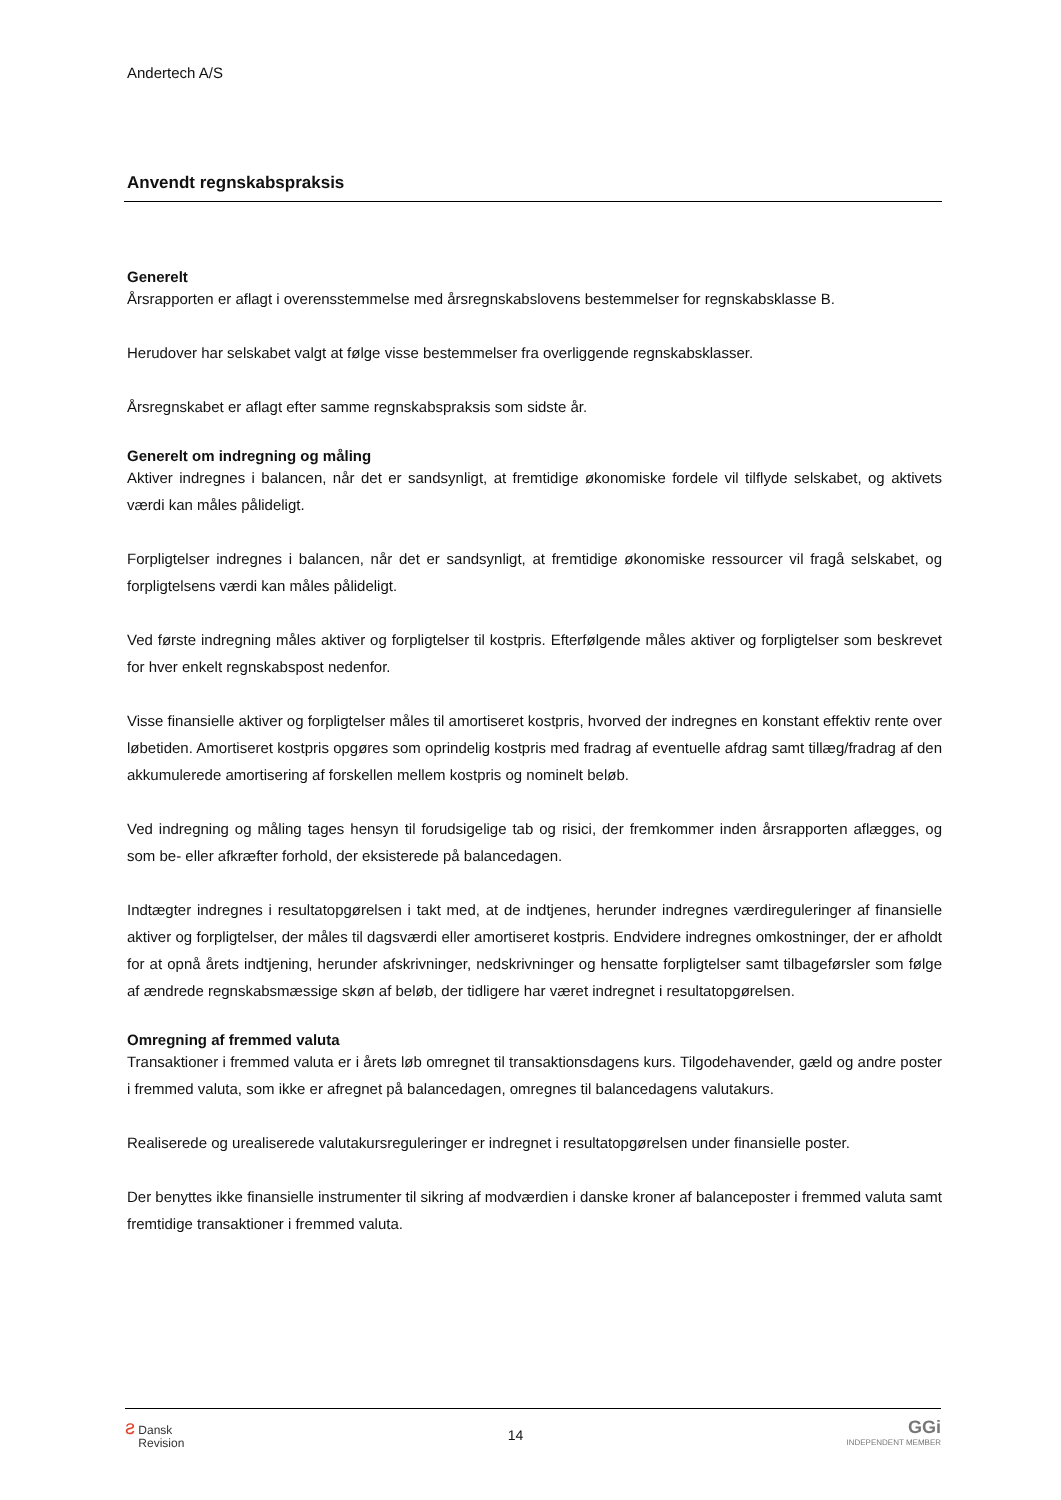Andertech A/S
Anvendt regnskabspraksis
Generelt
Årsrapporten er aflagt i overensstemmelse med årsregnskabslovens bestemmelser for regnskabsklasse B.
Herudover har selskabet valgt at følge visse bestemmelser fra overliggende regnskabsklasser.
Årsregnskabet er aflagt efter samme regnskabspraksis som sidste år.
Generelt om indregning og måling
Aktiver indregnes i balancen, når det er sandsynligt, at fremtidige økonomiske fordele vil tilflyde selskabet, og aktivets værdi kan måles pålideligt.
Forpligtelser indregnes i balancen, når det er sandsynligt, at fremtidige økonomiske ressourcer vil fragå selskabet, og forpligtelsens værdi kan måles pålideligt.
Ved første indregning måles aktiver og forpligtelser til kostpris. Efterfølgende måles aktiver og forpligtelser som beskrevet for hver enkelt regnskabspost nedenfor.
Visse finansielle aktiver og forpligtelser måles til amortiseret kostpris, hvorved der indregnes en konstant effektiv rente over løbetiden. Amortiseret kostpris opgøres som oprindelig kostpris med fradrag af eventuelle afdrag samt tillæg/fradrag af den akkumulerede amortisering af forskellen mellem kostpris og nominelt beløb.
Ved indregning og måling tages hensyn til forudsigelige tab og risici, der fremkommer inden årsrapporten aflægges, og som be- eller afkræfter forhold, der eksisterede på balancedagen.
Indtægter indregnes i resultatopgørelsen i takt med, at de indtjenes, herunder indregnes værdireguleringer af finansielle aktiver og forpligtelser, der måles til dagsværdi eller amortiseret kostpris. Endvidere indregnes omkostninger, der er afholdt for at opnå årets indtjening, herunder afskrivninger, nedskrivninger og hensatte forpligtelser samt tilbageførsler som følge af ændrede regnskabsmæssige skøn af beløb, der tidligere har været indregnet i resultatopgørelsen.
Omregning af fremmed valuta
Transaktioner i fremmed valuta er i årets løb omregnet til transaktionsdagens kurs. Tilgodehavender, gæld og andre poster i fremmed valuta, som ikke er afregnet på balancedagen, omregnes til balancedagens valutakurs.
Realiserede og urealiserede valutakursreguleringer er indregnet i resultatopgørelsen under finansielle poster.
Der benyttes ikke finansielle instrumenter til sikring af modværdien i danske kroner af balanceposter i fremmed valuta samt fremtidige transaktioner i fremmed valuta.
ƨ Dansk
Revision
14
GGi
INDEPENDENT MEMBER